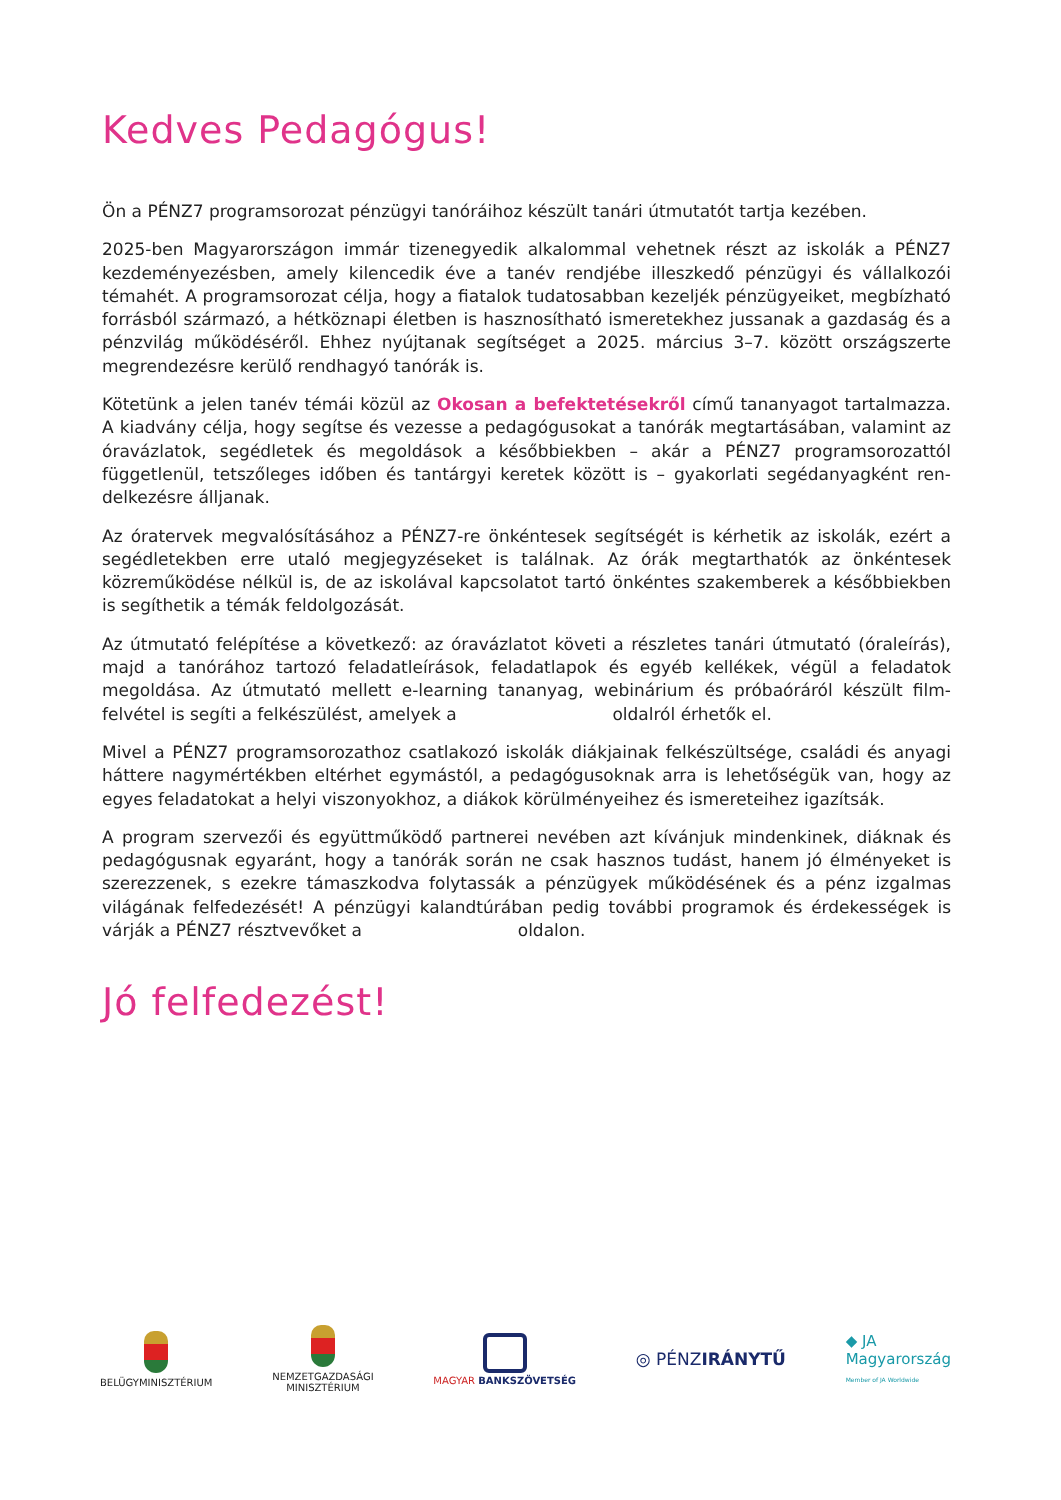Kedves Pedagógus!
Ön a PÉNZ7 programsorozat pénzügyi tanóráihoz készült tanári útmutatót tartja kezében.
2025-ben Magyarországon immár tizenegyedik alkalommal vehetnek részt az iskolák a PÉNZ7 kezdeményezésben, amely kilencedik éve a tanév rendjébe illeszkedő pénzügyi és vállalkozói témahét. A programsorozat célja, hogy a fiatalok tudatosabban kezeljék pénzügyeiket, megbíz­ható forrásból származó, a hétköznapi életben is hasznosítható ismeretekhez jussanak a gaz­daság és a pénzvilág működéséről. Ehhez nyújtanak segítséget a 2025. március 3–7. között országszerte megrendezésre kerülő rendhagyó tanórák is.
Kötetünk a jelen tanév témái közül az Okosan a befektetésekről című tananyagot tartalmazza. A kiadvány célja, hogy segítse és vezesse a pedagógusokat a tanórák megtartásában, valamint az óravázlatok, segédletek és megoldások a későbbiekben – akár a PÉNZ7 programsorozattól függetlenül, tetszőleges időben és tantárgyi keretek között is – gyakorlati segédanyagként ren­delkezésre álljanak.
Az óratervek megvalósításához a PÉNZ7-re önkéntesek segítségét is kérhetik az iskolák, ezért a segédletekben erre utaló megjegyzéseket is találnak. Az órák megtarthatók az önkéntesek közreműködése nélkül is, de az iskolával kapcsolatot tartó önkéntes szakemberek a későbbiek­ben is segíthetik a témák feldolgozását.
Az útmutató felépítése a következő: az óravázlatot követi a részletes tanári útmutató (óraleírás), majd a tanórához tartozó feladatleírások, feladatlapok és egyéb kellékek, végül a feladatok megoldása. Az útmutató mellett e-learning tananyag, webinárium és próbaóráról készült film­felvétel is segíti a felkészülést, amelyek a oldalról érhetők el.
Mivel a PÉNZ7 programsorozathoz csatlakozó iskolák diákjainak felkészültsége, családi és anya­gi háttere nagymértékben eltérhet egymástól, a pedagógusoknak arra is lehetőségük van, hogy az egyes feladatokat a helyi viszonyokhoz, a diákok körülményeihez és ismereteihez igazítsák.
A program szervezői és együttműködő partnerei nevében azt kívánjuk mindenkinek, diáknak és pedagógusnak egyaránt, hogy a tanórák során ne csak hasznos tudást, hanem jó élményeket is szerezzenek, s ezekre támaszkodva folytassák a pénzügyek működésének és a pénz izgalmas világának felfedezését! A pénzügyi kalandtúrában pedig további programok és érdekességek is várják a PÉNZ7 résztvevőket a oldalon.
Jó felfedezést!
BELÜGYMINISZTÉRIUM
NEMZETGAZDASÁGI
MINISZTÉRIUM
MAGYAR BANKSZÖVETSÉG
◎ PÉNZIRÁNYTŰ
◆ JA
Magyarország
Member of JA Worldwide